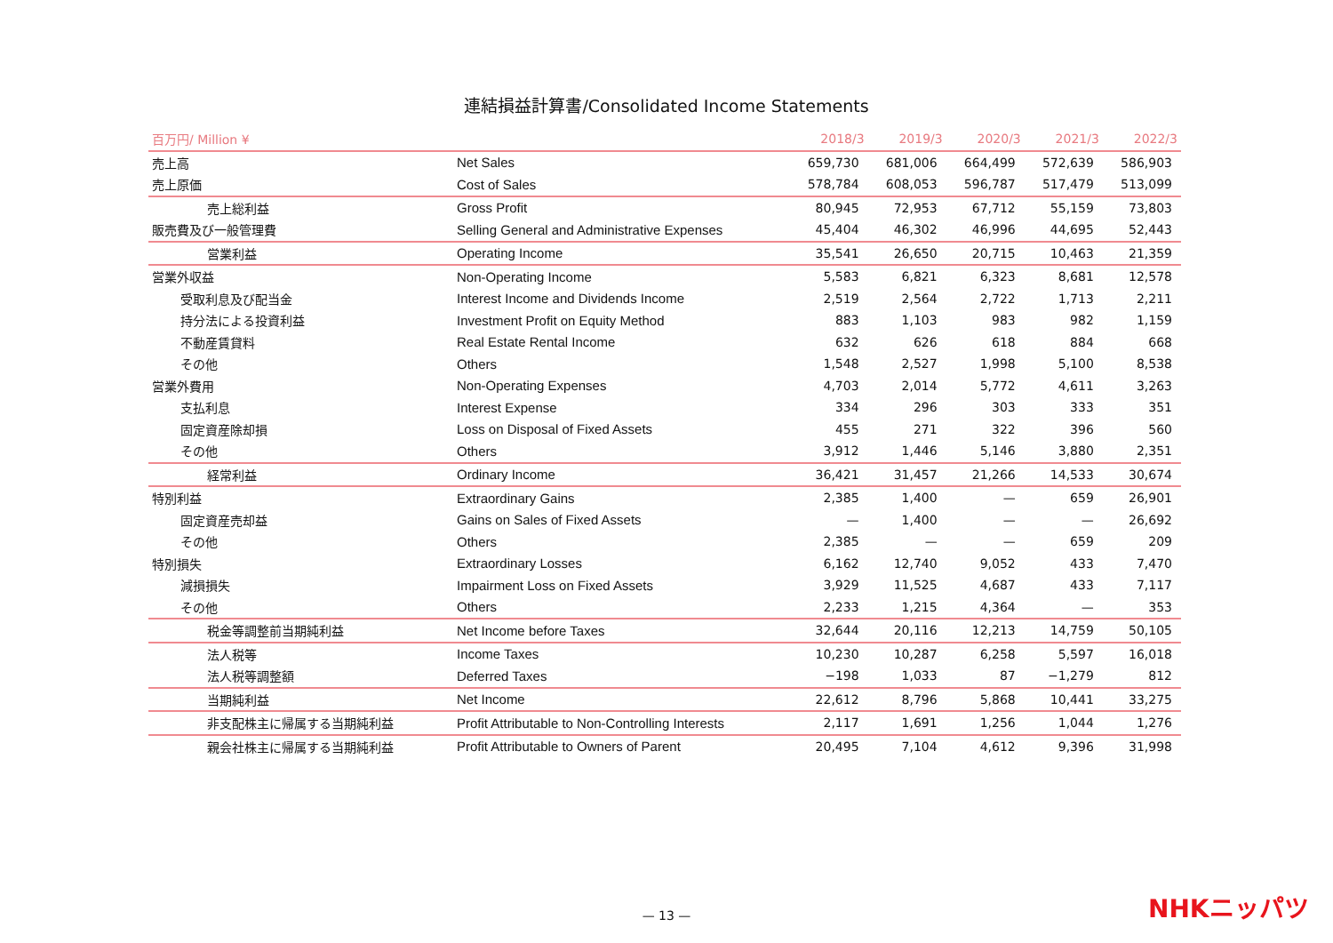連結損益計算書/Consolidated Income Statements
| 百万円/ Million ¥ | | 2018/3 | 2019/3 | 2020/3 | 2021/3 | 2022/3 |
| --- | --- | --- | --- | --- | --- | --- |
| 売上高 | Net Sales | 659,730 | 681,006 | 664,499 | 572,639 | 586,903 |
| 売上原価 | Cost of Sales | 578,784 | 608,053 | 596,787 | 517,479 | 513,099 |
| 売上総利益 | Gross Profit | 80,945 | 72,953 | 67,712 | 55,159 | 73,803 |
| 販売費及び一般管理費 | Selling General and Administrative Expenses | 45,404 | 46,302 | 46,996 | 44,695 | 52,443 |
| 営業利益 | Operating Income | 35,541 | 26,650 | 20,715 | 10,463 | 21,359 |
| 営業外収益 | Non-Operating Income | 5,583 | 6,821 | 6,323 | 8,681 | 12,578 |
| 受取利息及び配当金 | Interest Income and Dividends Income | 2,519 | 2,564 | 2,722 | 1,713 | 2,211 |
| 持分法による投資利益 | Investment Profit on Equity Method | 883 | 1,103 | 983 | 982 | 1,159 |
| 不動産賃貸料 | Real Estate Rental Income | 632 | 626 | 618 | 884 | 668 |
| その他 | Others | 1,548 | 2,527 | 1,998 | 5,100 | 8,538 |
| 営業外費用 | Non-Operating Expenses | 4,703 | 2,014 | 5,772 | 4,611 | 3,263 |
| 支払利息 | Interest Expense | 334 | 296 | 303 | 333 | 351 |
| 固定資産除却損 | Loss on Disposal of Fixed Assets | 455 | 271 | 322 | 396 | 560 |
| その他 | Others | 3,912 | 1,446 | 5,146 | 3,880 | 2,351 |
| 経常利益 | Ordinary Income | 36,421 | 31,457 | 21,266 | 14,533 | 30,674 |
| 特別利益 | Extraordinary Gains | 2,385 | 1,400 | — | 659 | 26,901 |
| 固定資産売却益 | Gains on Sales of Fixed Assets | — | 1,400 | — | — | 26,692 |
| その他 | Others | 2,385 | — | — | 659 | 209 |
| 特別損失 | Extraordinary Losses | 6,162 | 12,740 | 9,052 | 433 | 7,470 |
| 減損損失 | Impairment Loss on Fixed Assets | 3,929 | 11,525 | 4,687 | 433 | 7,117 |
| その他 | Others | 2,233 | 1,215 | 4,364 | — | 353 |
| 税金等調整前当期純利益 | Net Income before Taxes | 32,644 | 20,116 | 12,213 | 14,759 | 50,105 |
| 法人税等 | Income Taxes | 10,230 | 10,287 | 6,258 | 5,597 | 16,018 |
| 法人税等調整額 | Deferred Taxes | −198 | 1,033 | 87 | −1,279 | 812 |
| 当期純利益 | Net Income | 22,612 | 8,796 | 5,868 | 10,441 | 33,275 |
| 非支配株主に帰属する当期純利益 | Profit Attributable to Non-Controlling Interests | 2,117 | 1,691 | 1,256 | 1,044 | 1,276 |
| 親会社株主に帰属する当期純利益 | Profit Attributable to Owners of Parent | 20,495 | 7,104 | 4,612 | 9,396 | 31,998 |
— 13 —
NHKニッパツ